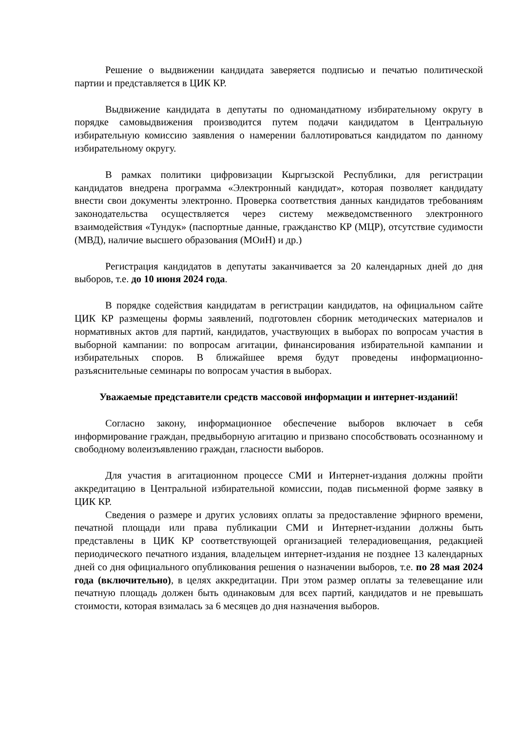Решение о выдвижении кандидата заверяется подписью и печатью политической партии и представляется в ЦИК КР.
Выдвижение кандидата в депутаты по одномандатному избирательному округу в порядке самовыдвижения производится путем подачи кандидатом в Центральную избирательную комиссию заявления о намерении баллотироваться кандидатом по данному избирательному округу.
В рамках политики цифровизации Кыргызской Республики, для регистрации кандидатов внедрена программа «Электронный кандидат», которая позволяет кандидату внести свои документы электронно. Проверка соответствия данных кандидатов требованиям законодательства осуществляется через систему межведомственного электронного взаимодействия «Тундук» (паспортные данные, гражданство КР (МЦР), отсутствие судимости (МВД), наличие высшего образования (МОиН) и др.)
Регистрация кандидатов в депутаты заканчивается за 20 календарных дней до дня выборов, т.е. до 10 июня 2024 года.
В порядке содействия кандидатам в регистрации кандидатов, на официальном сайте ЦИК КР размещены формы заявлений, подготовлен сборник методических материалов и нормативных актов для партий, кандидатов, участвующих в выборах по вопросам участия в выборной кампании: по вопросам агитации, финансирования избирательной кампании и избирательных споров. В ближайшее время будут проведены информационно-разъяснительные семинары по вопросам участия в выборах.
Уважаемые представители средств массовой информации и интернет-изданий!
Согласно закону, информационное обеспечение выборов включает в себя информирование граждан, предвыборную агитацию и призвано способствовать осознанному и свободному волеизъявлению граждан, гласности выборов.
Для участия в агитационном процессе СМИ и Интернет-издания должны пройти аккредитацию в Центральной избирательной комиссии, подав письменной форме заявку в ЦИК КР.
Сведения о размере и других условиях оплаты за предоставление эфирного времени, печатной площади или права публикации СМИ и Интернет-издании должны быть представлены в ЦИК КР соответствующей организацией телерадиовещания, редакцией периодического печатного издания, владельцем интернет-издания не позднее 13 календарных дней со дня официального опубликования решения о назначении выборов, т.е. по 28 мая 2024 года (включительно), в целях аккредитации. При этом размер оплаты за телевещание или печатную площадь должен быть одинаковым для всех партий, кандидатов и не превышать стоимости, которая взималась за 6 месяцев до дня назначения выборов.